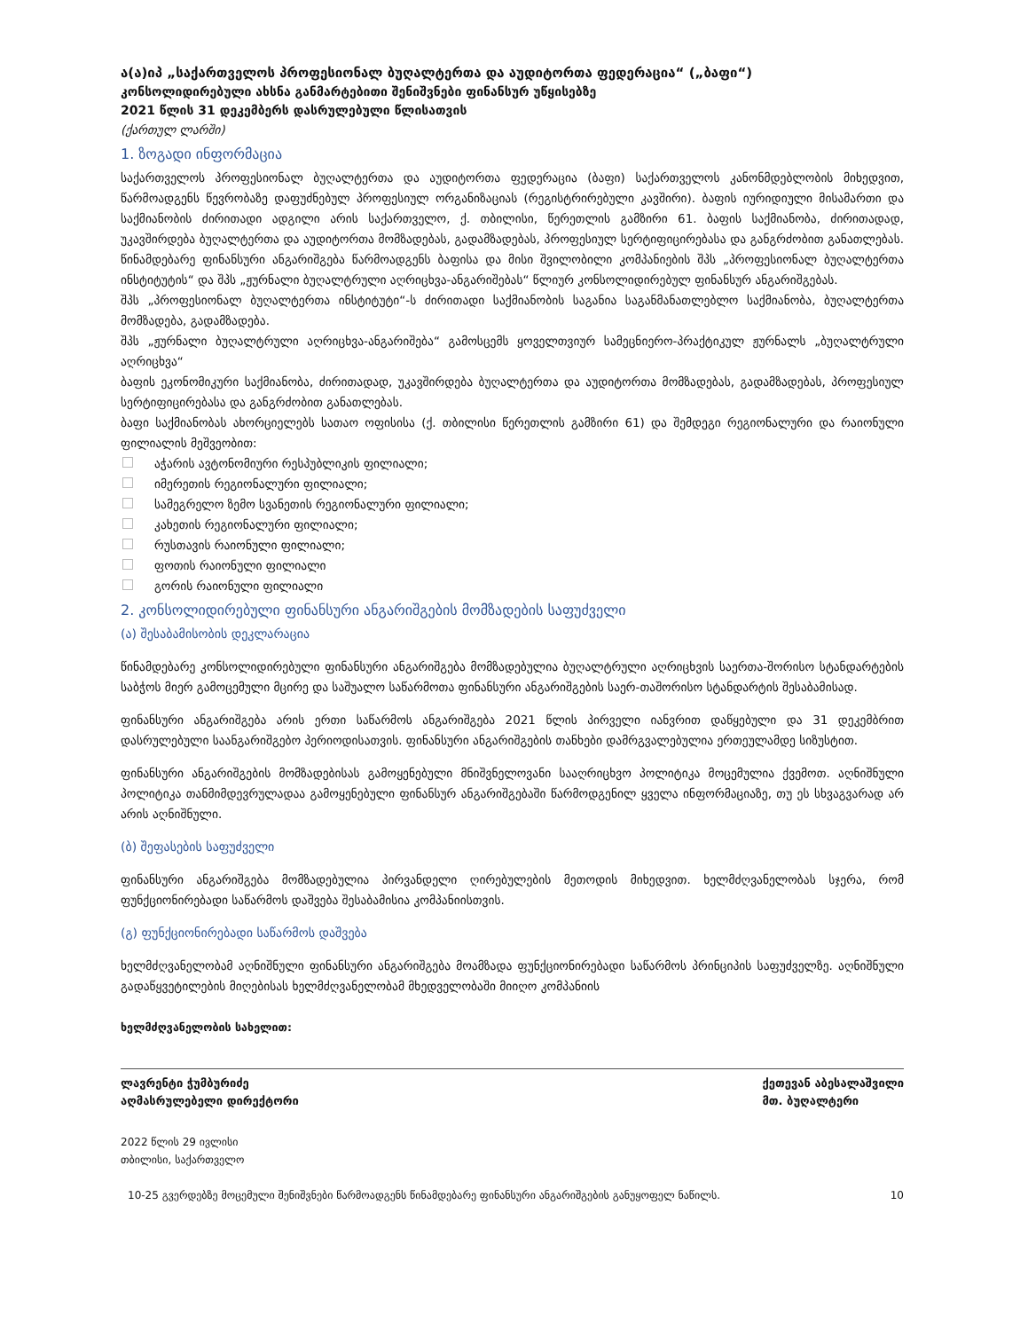ა(ა)იპ „საქართველოს პროფესიონალ ბუღალტერთა და აუდიტორთა ფედერაცია“ („ბაფი“)
კონსოლიდირებული ახსნა განმარტებითი შენიშვნები ფინანსურ უწყისებზე
2021 წლის 31 დეკემბერს დასრულებული წლისათვის
(ქართულ ლარში)
1. ზოგადი ინფორმაცია
საქართველოს პროფესიონალ ბუღალტერთა და აუდიტორთა ფედერაცია (ბაფი) საქართველოს კანონმდებლობის მიხედვით, წარმოადგენს წევრობაზე დაფუძნებულ პროფესიულ ორგანიზაციას (რეგისტრირებული კავშირი). ბაფის იურიდიული მისამართი და საქმიანობის ძირითადი ადგილი არის საქართველო, ქ. თბილისი, წერეთლის გამზირი 61. ბაფის საქმიანობა, ძირითადად, უკავშირდება ბუღალტერთა და აუდიტორთა მომზადებას, გადამზადებას, პროფესიულ სერტიფიცირებასა და განგრძობით განათლებას. წინამდებარე ფინანსური ანგარიშგება წარმოადგენს ბაფისა და მისი შვილობილი კომპანიების შპს „პროფესიონალ ბუღალტერთა ინსტიტუტის“ და შპს „ჟურნალი ბუღალტრული აღრიცხვა-ანგარიშებას“ წლიურ კონსოლიდირებულ ფინანსურ ანგარიშგებას.
შპს „პროფესიონალ ბუღალტერთა ინსტიტუტი“-ს ძირითადი საქმიანობის საგანია საგანმანათლებლო საქმიანობა, ბუღალტერთა მომზადება, გადამზადება.
შპს „ჟურნალი ბუღალტრული აღრიცხვა-ანგარიშება“ გამოსცემს ყოველთვიურ სამეცნიერო-პრაქტიკულ ჟურნალს „ბუღალტრული აღრიცხვა“
ბაფის ეკონომიკური საქმიანობა, ძირითადად, უკავშირდება ბუღალტერთა და აუდიტორთა მომზადებას, გადამზადებას, პროფესიულ სერტიფიცირებასა და განგრძობით განათლებას.
ბაფი საქმიანობას ახორციელებს სათაო ოფისისა (ქ. თბილისი წერეთლის გამზირი 61) და შემდეგი რეგიონალური და რაიონული ფილიალის მეშვეობით:
აჭარის ავტონომიური რესპუბლიკის ფილიალი;
იმერეთის რეგიონალური ფილიალი;
სამეგრელო ზემო სვანეთის რეგიონალური ფილიალი;
კახეთის რეგიონალური ფილიალი;
რუსთავის რაიონული ფილიალი;
ფოთის რაიონული ფილიალი
გორის რაიონული ფილიალი
2. კონსოლიდირებული ფინანსური ანგარიშგების მომზადების საფუძველი
(ა) შესაბამისობის დეკლარაცია
წინამდებარე კონსოლიდირებული ფინანსური ანგარიშგება მომზადებულია ბუღალტრული აღრიცხვის საერთა-შორისო სტანდარტების საბჭოს მიერ გამოცემული მცირე და საშუალო საწარმოთა ფინანსური ანგარიშგების საერ-თაშორისო სტანდარტის შესაბამისად.
ფინანსური ანგარიშგება არის ერთი საწარმოს ანგარიშგება 2021 წლის პირველი იანვრით დაწყებული და 31 დეკემბრით დასრულებული საანგარიშგებო პერიოდისათვის. ფინანსური ანგარიშგების თანხები დამრგვალებულია ერთეულამდე სიზუსტით.
ფინანსური ანგარიშგების მომზადებისას გამოყენებული მნიშვნელოვანი სააღრიცხვო პოლიტიკა მოცემულია ქვემოთ. აღნიშნული პოლიტიკა თანმიმდევრულადაა გამოყენებული ფინანსურ ანგარიშგებაში წარმოდგენილ ყველა ინფორმაციაზე, თუ ეს სხვაგვარად არ არის აღნიშნული.
(ბ) შეფასების საფუძველი
ფინანსური ანგარიშგება მომზადებულია პირვანდელი ღირებულების მეთოდის მიხედვით. ხელმძღვანელობას სჯერა, რომ ფუნქციონირებადი საწარმოს დაშვება შესაბამისია კომპანიისთვის.
(გ) ფუნქციონირებადი საწარმოს დაშვება
ხელმძღვანელობამ აღნიშნული ფინანსური ანგარიშგება მოამზადა ფუნქციონირებადი საწარმოს პრინციპის საფუძველზე. აღნიშნული გადაწყვეტილების მიღებისას ხელმძღვანელობამ მხედველობაში მიიღო კომპანიის
ხელმძღვანელობის სახელით:
ლავრენტი ჭუმბურიძე
აღმასრულებელი დირექტორი
ქეთევან აბესალაშვილი
მთ. ბუღალტერი
2022 წლის 29 ივლისი
თბილისი, საქართველო
10-25 გვერდებზე მოცემული შენიშვნები წარმოადგენს წინამდებარე ფინანსური ანგარიშგების განუყოფელ ნაწილს. 10